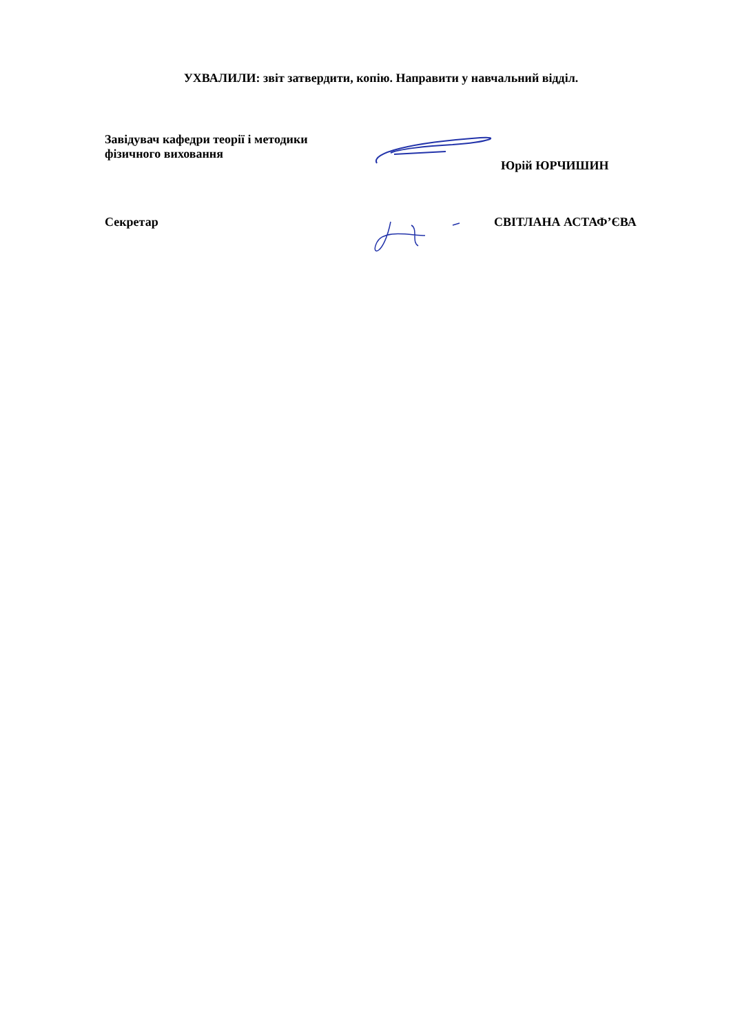УХВАЛИЛИ: звіт затвердити, копію. Направити у навчальний відділ.
Завідувач кафедри теорії і методики
фізичного виховання
Юрій ЮРЧИШИН
Секретар СВІТЛАНА АСТАФ’ЄВА